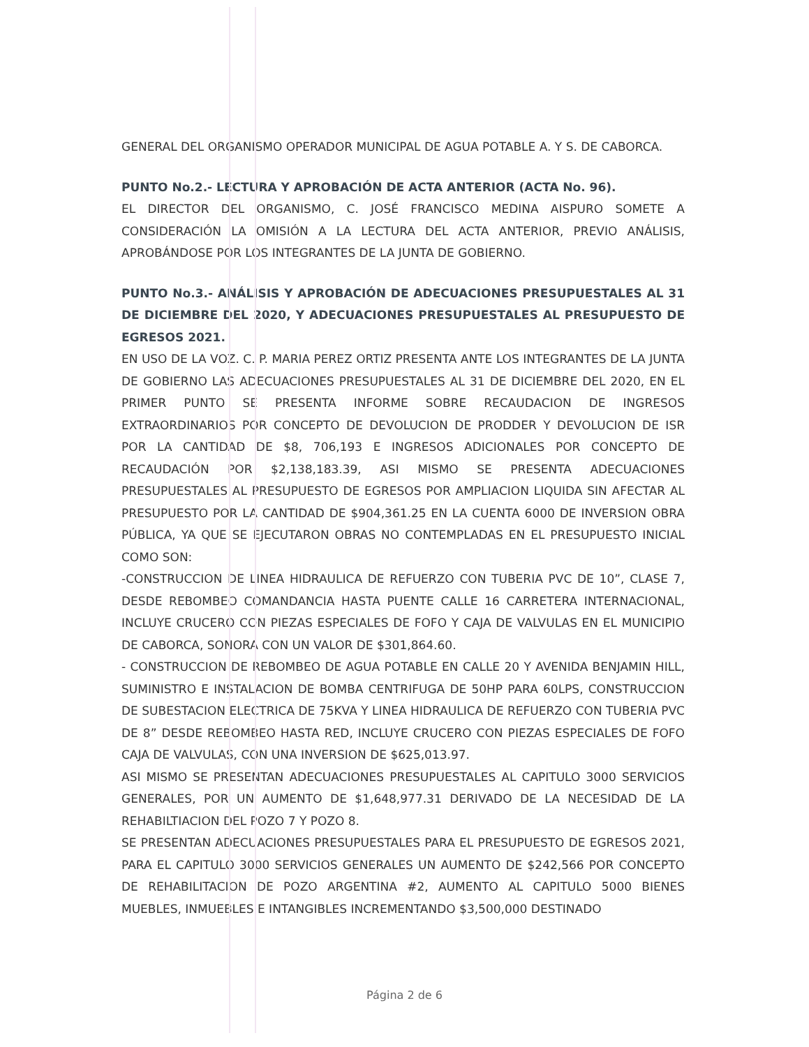GENERAL DEL ORGANISMO OPERADOR MUNICIPAL DE AGUA POTABLE A. Y S. DE CABORCA.
PUNTO No.2.- LECTURA Y APROBACIÓN DE ACTA ANTERIOR (ACTA No. 96).
EL DIRECTOR DEL ORGANISMO, C. JOSÉ FRANCISCO MEDINA AISPURO SOMETE A CONSIDERACIÓN LA OMISIÓN A LA LECTURA DEL ACTA ANTERIOR, PREVIO ANÁLISIS, APROBÁNDOSE POR LOS INTEGRANTES DE LA JUNTA DE GOBIERNO.
PUNTO No.3.- ANÁLISIS Y APROBACIÓN DE ADECUACIONES PRESUPUESTALES AL 31 DE DICIEMBRE DEL 2020, Y ADECUACIONES PRESUPUESTALES AL PRESUPUESTO DE EGRESOS 2021.
EN USO DE LA VOZ. C. P. MARIA PEREZ ORTIZ PRESENTA ANTE LOS INTEGRANTES DE LA JUNTA DE GOBIERNO LAS ADECUACIONES PRESUPUESTALES AL 31 DE DICIEMBRE DEL 2020, EN EL PRIMER PUNTO SE PRESENTA INFORME SOBRE RECAUDACION DE INGRESOS EXTRAORDINARIOS POR CONCEPTO DE DEVOLUCION DE PRODDER Y DEVOLUCION DE ISR POR LA CANTIDAD DE $8, 706,193 E INGRESOS ADICIONALES POR CONCEPTO DE RECAUDACIÓN POR $2,138,183.39, ASI MISMO SE PRESENTA ADECUACIONES PRESUPUESTALES AL PRESUPUESTO DE EGRESOS POR AMPLIACION LIQUIDA SIN AFECTAR AL PRESUPUESTO POR LA CANTIDAD DE $904,361.25 EN LA CUENTA 6000 DE INVERSION OBRA PÚBLICA, YA QUE SE EJECUTARON OBRAS NO CONTEMPLADAS EN EL PRESUPUESTO INICIAL COMO SON:
-CONSTRUCCION DE LINEA HIDRAULICA DE REFUERZO CON TUBERIA PVC DE 10”, CLASE 7, DESDE REBOMBEO COMANDANCIA HASTA PUENTE CALLE 16 CARRETERA INTERNACIONAL, INCLUYE CRUCERO CON PIEZAS ESPECIALES DE FOFO Y CAJA DE VALVULAS EN EL MUNICIPIO DE CABORCA, SONORA CON UN VALOR DE $301,864.60.
- CONSTRUCCION DE REBOMBEO DE AGUA POTABLE EN CALLE 20 Y AVENIDA BENJAMIN HILL, SUMINISTRO E INSTALACION DE BOMBA CENTRIFUGA DE 50HP PARA 60LPS, CONSTRUCCION DE SUBESTACION ELECTRICA DE 75KVA Y LINEA HIDRAULICA DE REFUERZO CON TUBERIA PVC DE 8” DESDE REBOMBEO HASTA RED, INCLUYE CRUCERO CON PIEZAS ESPECIALES DE FOFO CAJA DE VALVULAS, CON UNA INVERSION DE $625,013.97.
ASI MISMO SE PRESENTAN ADECUACIONES PRESUPUESTALES AL CAPITULO 3000 SERVICIOS GENERALES, POR UN AUMENTO DE $1,648,977.31 DERIVADO DE LA NECESIDAD DE LA REHABILTIACION DEL POZO 7 Y POZO 8.
SE PRESENTAN ADECUACIONES PRESUPUESTALES PARA EL PRESUPUESTO DE EGRESOS 2021, PARA EL CAPITULO 3000 SERVICIOS GENERALES UN AUMENTO DE $242,566 POR CONCEPTO DE REHABILITACION DE POZO ARGENTINA #2, AUMENTO AL CAPITULO 5000 BIENES MUEBLES, INMUEBLES E INTANGIBLES INCREMENTANDO $3,500,000 DESTINADO
Página 2 de 6